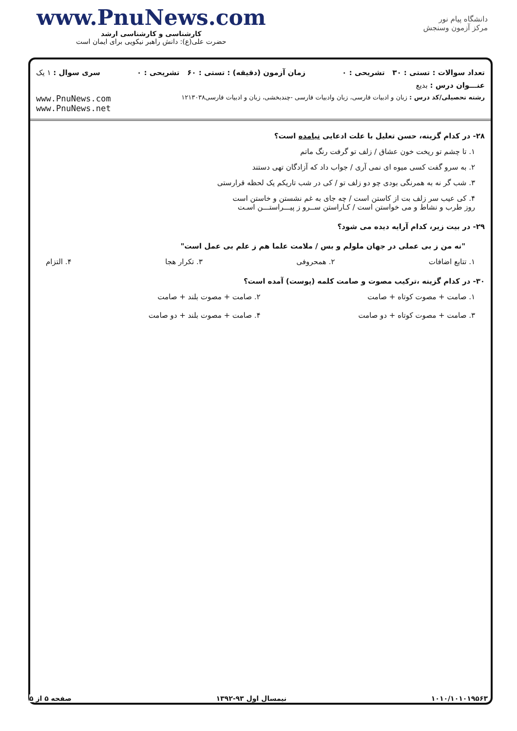www.PnuNews.com
کارشناسی و کارشناسی ارشد
حضرت علی(ع): دانش راهبر نیکویی برای ایمان است
دانشگاه پیام نور
مرکز آزمون وسنجش
تعداد سوالات : تستی : ۳۰ تشریحی : ۰ زمان آزمون (دقیقه) : تستی : ۶۰ تشریحی : ۰ سری سوال : ۱ یک
عنـــوان درس : بدیع
رشته تحصیلی/کد درس : زبان و ادبیات فارسی، زبان وادبیات فارسی -چندبخشی، زبان و ادبیات فارسی۱۲۱۳۰۳۸ www.PnuNews.com
www.PnuNews.net
۲۸- در کدام گزینه، حسن تعلیل با علت ادعایی نیامده است؟
۱. تا چشم تو ریخت خون عشاق / زلف تو گرفت رنگ ماتم
۲. به سرو گفت کسی میوه ای نمی آری / جواب داد که آزادگان تهی دستند
۳. شب گر نه به همرنگی بودی چو دو زلف تو / کی در شب تاریکم یک لحظه قرارستی
۴. کی عیب سر زلف بت از کاستن است / چه جای به غم نشستن و خاستن است
روز طرب و نشاط و می خواستن است / کـاراستن ســرو ز پیـــراستـــن اسـت
۲۹- در بیت زیر، کدام آرایه دیده می شود؟
"نه من ز بی عملی در جهان ملولم و بس / ملامت علما هم ز علم بی عمل است"
۱. تتابع اضافات ۲. همحروفی ۳. تکرار هجا ۴. التزام
۳۰- در کدام گزینه ،ترکیب مصوت و صامت کلمه (پوست) آمده است؟
۱. صامت + مصوت کوتاه + صامت ۲. صامت + مصوت بلند + صامت ۳. صامت + مصوت کوتاه + دو صامت ۴. صامت + مصوت بلند + دو صامت
۱۰۱۰/۱۰۱۰۱۹۵۶۳ نیمسال اول ۹۳-۱۳۹۲ صفحه ۵ از ۵